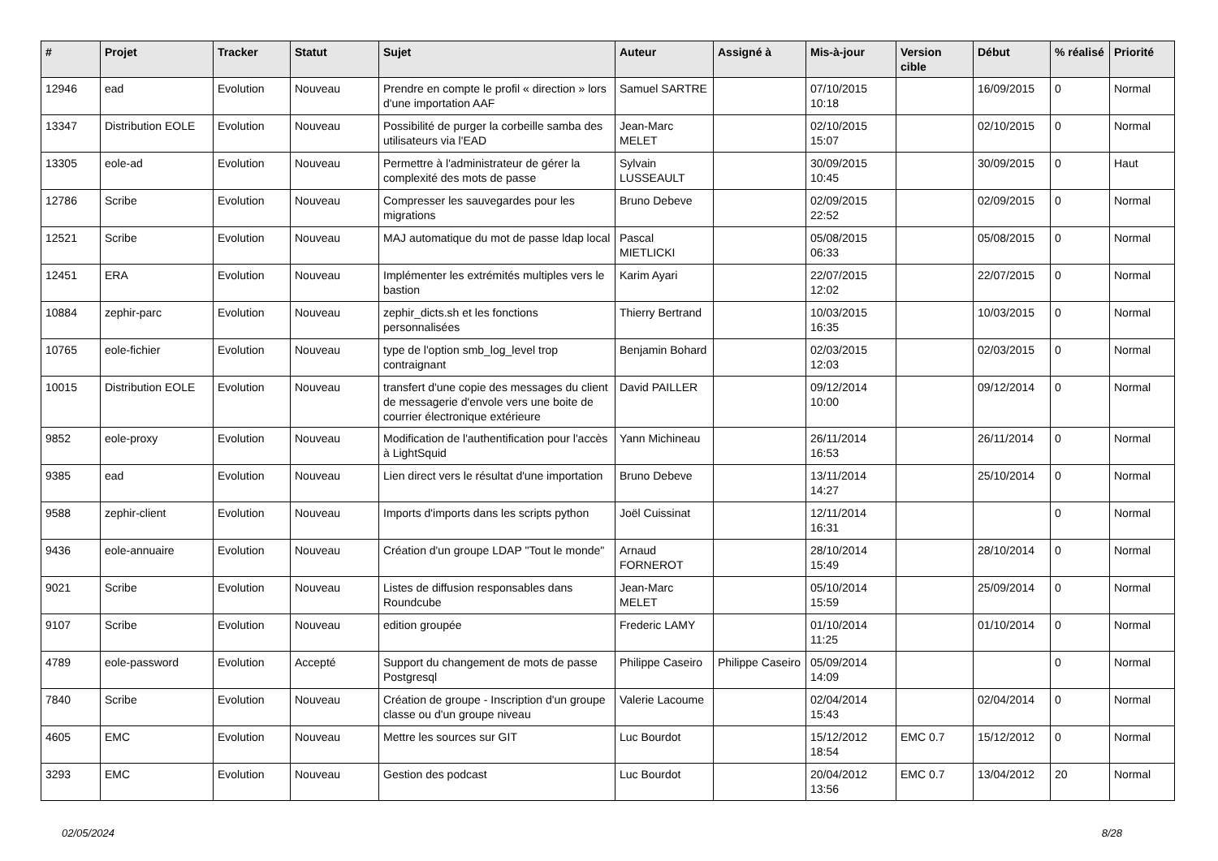| # | Projet | Tracker | Statut | Sujet | Auteur | Assigné à | Mis-à-jour | Version cible | Début | % réalisé | Priorité |
| --- | --- | --- | --- | --- | --- | --- | --- | --- | --- | --- | --- |
| 12946 | ead | Evolution | Nouveau | Prendre en compte le profil « direction » lors d'une importation AAF | Samuel SARTRE | | 07/10/2015 10:18 | | 16/09/2015 | 0 | Normal |
| 13347 | Distribution EOLE | Evolution | Nouveau | Possibilité de purger la corbeille samba des utilisateurs via l'EAD | Jean-Marc MELET | | 02/10/2015 15:07 | | 02/10/2015 | 0 | Normal |
| 13305 | eole-ad | Evolution | Nouveau | Permettre à l'administrateur de gérer la complexité des mots de passe | Sylvain LUSSEAULT | | 30/09/2015 10:45 | | 30/09/2015 | 0 | Haut |
| 12786 | Scribe | Evolution | Nouveau | Compresser les sauvegardes pour les migrations | Bruno Debeve | | 02/09/2015 22:52 | | 02/09/2015 | 0 | Normal |
| 12521 | Scribe | Evolution | Nouveau | MAJ automatique du mot de passe ldap local | Pascal MIETLICKI | | 05/08/2015 06:33 | | 05/08/2015 | 0 | Normal |
| 12451 | ERA | Evolution | Nouveau | Implémenter les extrémités multiples vers le bastion | Karim Ayari | | 22/07/2015 12:02 | | 22/07/2015 | 0 | Normal |
| 10884 | zephir-parc | Evolution | Nouveau | zephir_dicts.sh et les fonctions personnalisées | Thierry Bertrand | | 10/03/2015 16:35 | | 10/03/2015 | 0 | Normal |
| 10765 | eole-fichier | Evolution | Nouveau | type de l'option smb_log_level trop contraignant | Benjamin Bohard | | 02/03/2015 12:03 | | 02/03/2015 | 0 | Normal |
| 10015 | Distribution EOLE | Evolution | Nouveau | transfert d'une copie des messages du client de messagerie d'envole vers une boite de courrier électronique extérieure | David PAILLER | | 09/12/2014 10:00 | | 09/12/2014 | 0 | Normal |
| 9852 | eole-proxy | Evolution | Nouveau | Modification de l'authentification pour l'accès à LightSquid | Yann Michineau | | 26/11/2014 16:53 | | 26/11/2014 | 0 | Normal |
| 9385 | ead | Evolution | Nouveau | Lien direct vers le résultat d'une importation | Bruno Debeve | | 13/11/2014 14:27 | | 25/10/2014 | 0 | Normal |
| 9588 | zephir-client | Evolution | Nouveau | Imports d'imports dans les scripts python | Joël Cuissinat | | 12/11/2014 16:31 | | | 0 | Normal |
| 9436 | eole-annuaire | Evolution | Nouveau | Création d'un groupe LDAP "Tout le monde" | Arnaud FORNEROT | | 28/10/2014 15:49 | | 28/10/2014 | 0 | Normal |
| 9021 | Scribe | Evolution | Nouveau | Listes de diffusion responsables dans Roundcube | Jean-Marc MELET | | 05/10/2014 15:59 | | 25/09/2014 | 0 | Normal |
| 9107 | Scribe | Evolution | Nouveau | edition groupée | Frederic LAMY | | 01/10/2014 11:25 | | 01/10/2014 | 0 | Normal |
| 4789 | eole-password | Evolution | Accepté | Support du changement de mots de passe Postgresql | Philippe Caseiro | Philippe Caseiro | 05/09/2014 14:09 | | | 0 | Normal |
| 7840 | Scribe | Evolution | Nouveau | Création de groupe - Inscription d'un groupe classe ou d'un groupe niveau | Valerie Lacoume | | 02/04/2014 15:43 | | 02/04/2014 | 0 | Normal |
| 4605 | EMC | Evolution | Nouveau | Mettre les sources sur GIT | Luc Bourdot | | 15/12/2012 18:54 | EMC 0.7 | 15/12/2012 | 0 | Normal |
| 3293 | EMC | Evolution | Nouveau | Gestion des podcast | Luc Bourdot | | 20/04/2012 13:56 | EMC 0.7 | 13/04/2012 | 20 | Normal |
02/05/2024 8/28